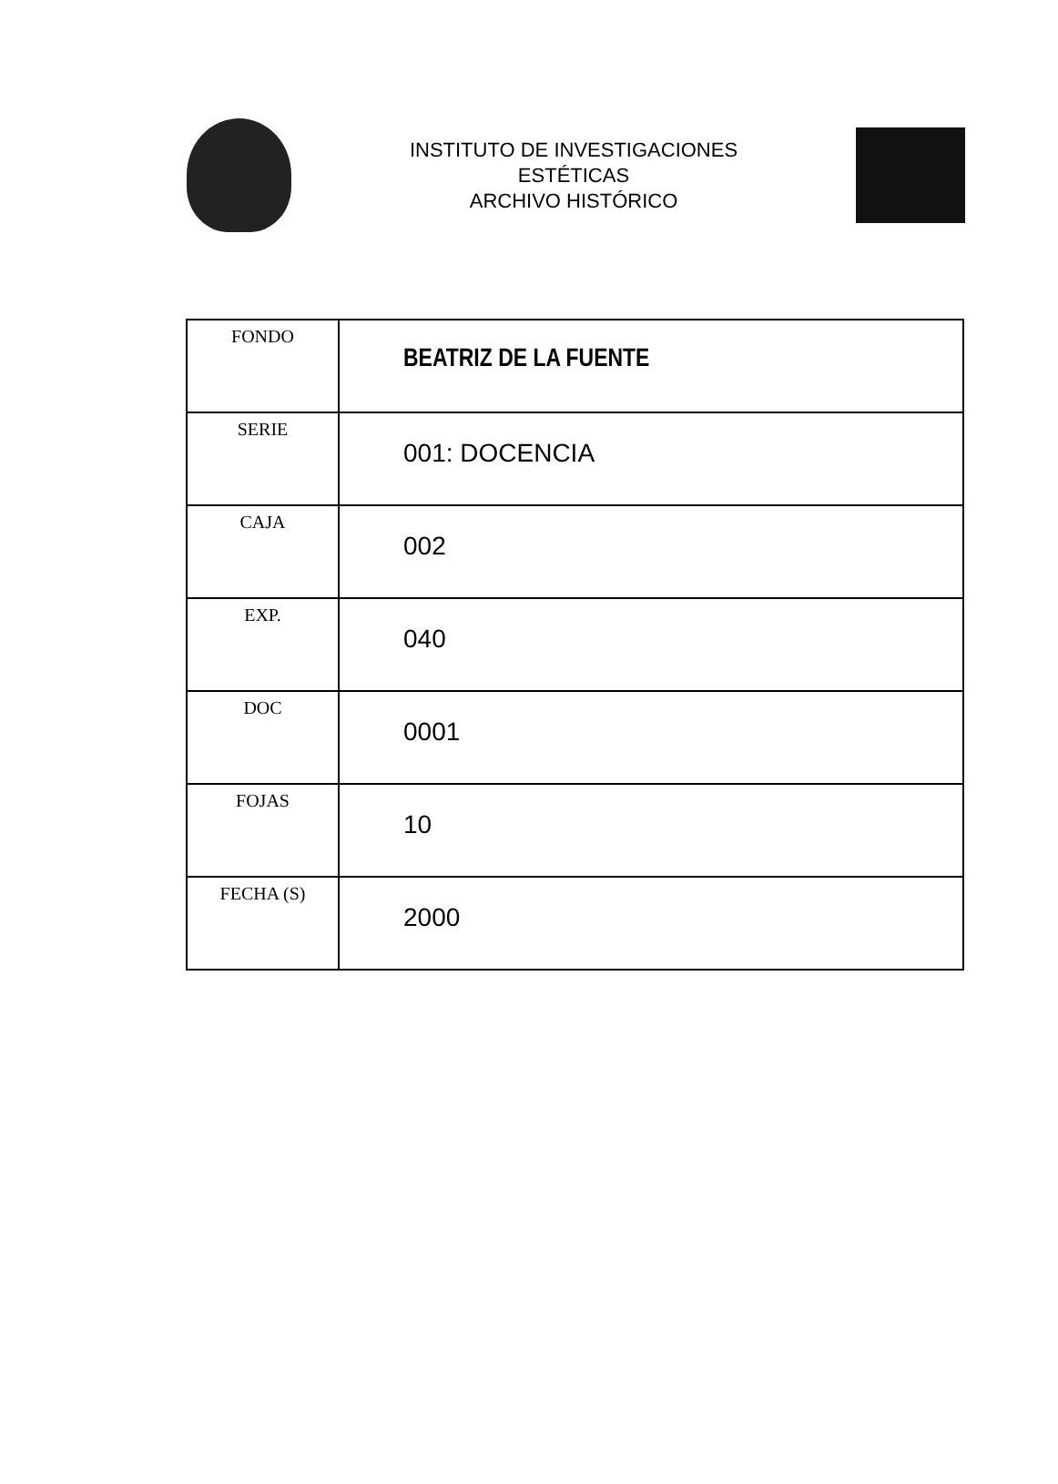INSTITUTO DE INVESTIGACIONES
ESTÉTICAS
ARCHIVO HISTÓRICO
| FONDO | BEATRIZ DE LA FUENTE |
| SERIE | 001: DOCENCIA |
| CAJA | 002 |
| EXP. | 040 |
| DOC | 0001 |
| FOJAS | 10 |
| FECHA (S) | 2000 |